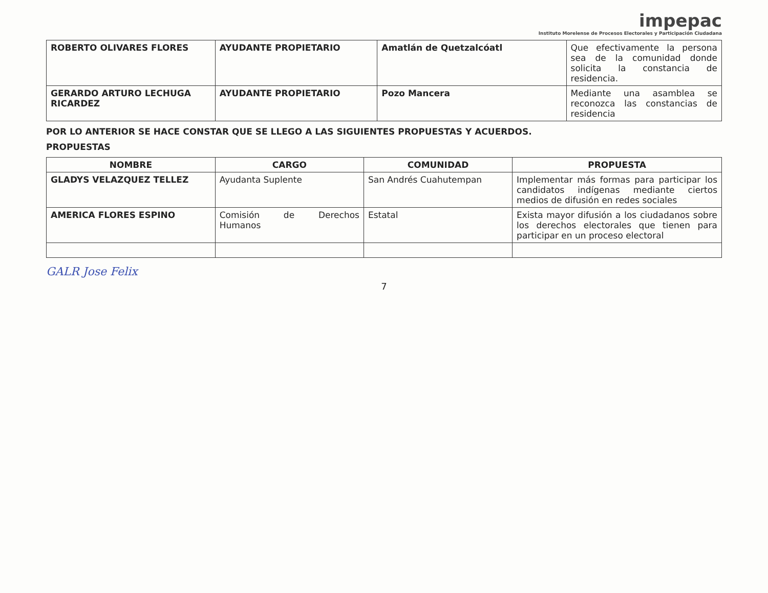impepac
Instituto Morelense de Procesos Electorales y Participación Ciudadana
| ROBERTO OLIVARES FLORES | AYUDANTE PROPIETARIO | Amatlán de Quetzalcóatl | Que efectivamente la persona sea de la comunidad donde solicita la constancia de residencia. |
| GERARDO ARTURO LECHUGA RICARDEZ | AYUDANTE PROPIETARIO | Pozo Mancera | Mediante una asamblea se reconozca las constancias de residencia |
POR LO ANTERIOR SE HACE CONSTAR QUE SE LLEGO A LAS SIGUIENTES PROPUESTAS Y ACUERDOS.
PROPUESTAS
| NOMBRE | CARGO | COMUNIDAD | PROPUESTA |
| --- | --- | --- | --- |
| GLADYS VELAZQUEZ TELLEZ | Ayudanta Suplente | San Andrés Cuahutempan | Implementar más formas para participar los candidatos indígenas mediante ciertos medios de difusión en redes sociales |
| AMERICA FLORES ESPINO | Comisión de Derechos Humanos | Estatal | Exista mayor difusión a los ciudadanos sobre los derechos electorales que tienen para participar en un proceso electoral |
GALR Jose Felix
7